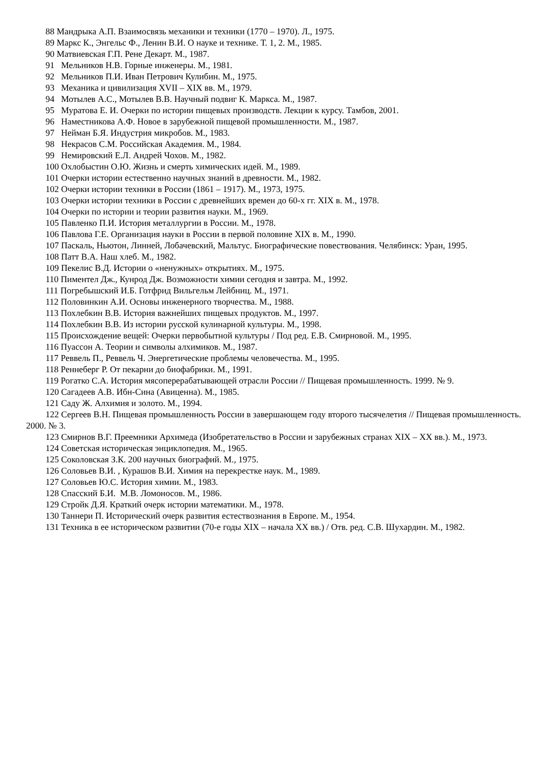88 Мандрыка А.П. Взаимосвязь механики и техники (1770 – 1970). Л., 1975.
89 Маркс К., Энгельс Ф., Ленин В.И. О науке и технике. Т. 1, 2. М., 1985.
90 Матвиевская Г.П. Рене Декарт. М., 1987.
91 Мельников Н.В. Горные инженеры. М., 1981.
92 Мельников П.И. Иван Петрович Кулибин. М., 1975.
93 Механика и цивилизация XVII – XIX вв. М., 1979.
94 Мотылев А.С., Мотылев В.В. Научный подвиг К. Маркса. М., 1987.
95 Муратова Е. И. Очерки по истории пищевых производств. Лекции к курсу. Тамбов, 2001.
96 Наместникова А.Ф. Новое в зарубежной пищевой промышленности. М., 1987.
97 Нейман Б.Я. Индустрия микробов. М., 1983.
98 Некрасов С.М. Российская Академия. М., 1984.
99 Немировский Е.Л. Андрей Чохов. М., 1982.
100 Охлобыстин О.Ю. Жизнь и смерть химических идей. М., 1989.
101 Очерки истории естественно научных знаний в древности. М., 1982.
102 Очерки истории техники в России (1861 – 1917). М., 1973, 1975.
103 Очерки истории техники в России с древнейших времен до 60-х гг. XIX в. М., 1978.
104 Очерки по истории и теории развития науки. М., 1969.
105 Павленко П.И. История металлургии в России. М., 1978.
106 Павлова Г.Е. Организация науки в России в первой половине XIX в. М., 1990.
107 Паскаль, Ньютон, Линней, Лобачевский, Мальтус. Биографические повествования. Челябинск: Уран, 1995.
108 Патт В.А. Наш хлеб. М., 1982.
109 Пекелис В.Д. Истории о «ненужных» открытиях. М., 1975.
110 Пиментел Дж., Кунрод Дж. Возможности химии сегодня и завтра. М., 1992.
111 Погребышский И.Б. Готфрид Вильгельм Лейбниц. М., 1971.
112 Половинкин А.И. Основы инженерного творчества. М., 1988.
113 Похлебкин В.В. История важнейших пищевых продуктов. М., 1997.
114 Похлебкин В.В. Из истории русской кулинарной культуры. М., 1998.
115 Происхождение вещей: Очерки первобытной культуры / Под ред. Е.В. Смирновой. М., 1995.
116 Пуассон А. Теории и символы алхимиков. М., 1987.
117 Реввель П., Реввель Ч. Энергетические проблемы человечества. М., 1995.
118 Реннеберг Р. От пекарни до биофабрики. М., 1991.
119 Рогатко С.А. История мясоперерабатывающей отрасли России // Пищевая промышленность. 1999. № 9.
120 Сагадеев А.В. Ибн-Сина (Авиценна). М., 1985.
121 Саду Ж. Алхимия и золото. М., 1994.
122 Сергеев В.Н. Пищевая промышленность России в завершающем году второго тысячелетия // Пищевая промышленность. 2000. № 3.
123 Смирнов В.Г. Преемники Архимеда (Изобретательство в России и зарубежных странах XIX – XX вв.). М., 1973.
124 Советская историческая энциклопедия. М., 1965.
125 Соколовская З.К. 200 научных биографий. М., 1975.
126 Соловьев В.И. , Курашов В.И. Химия на перекрестке наук. М., 1989.
127 Соловьев Ю.С. История химии. М., 1983.
128 Спасский Б.И. М.В. Ломоносов. М., 1986.
129 Стройк Д.Я. Краткий очерк истории математики. М., 1978.
130 Таннери П. Исторический очерк развития естествознания в Европе. М., 1954.
131 Техника в ее историческом развитии (70-е годы XIX – начала XX вв.) / Отв. ред. С.В. Шухардин. М., 1982.